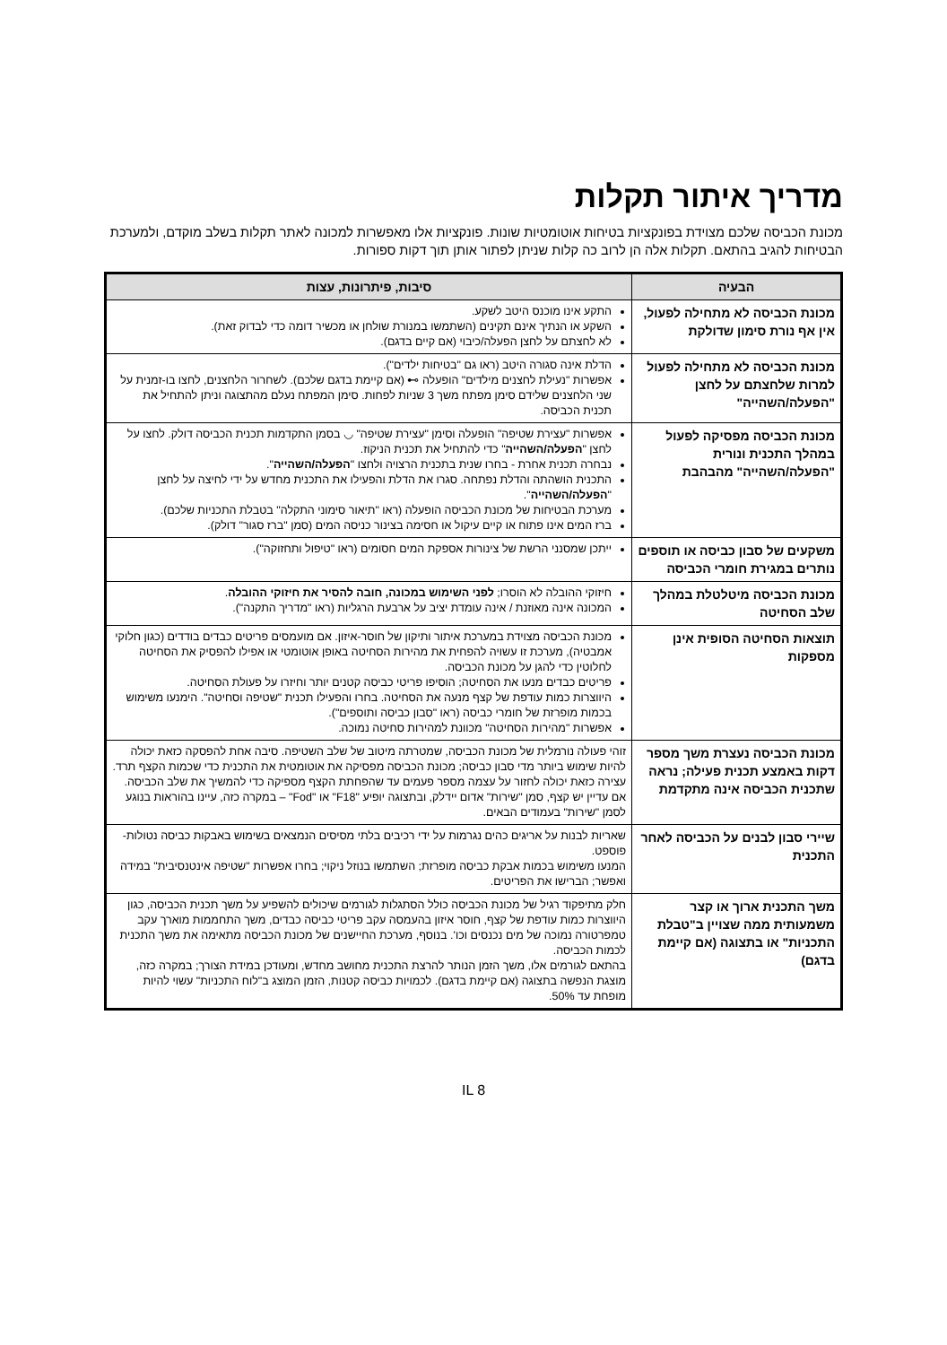מדריך איתור תקלות
מכונת הכביסה שלכם מצוידת בפונקציות בטיחות אוטומטיות שונות. פונקציות אלו מאפשרות למכונה לאתר תקלות בשלב מוקדם, ולמערכת הבטיחות להגיב בהתאם. תקלות אלה הן לרוב כה קלות שניתן לפתור אותן תוך דקות ספורות.
| הבעיה | סיבות, פיתרונות, עצות |
| --- | --- |
| מכונת הכביסה לא מתחילה לפעול, אין אף נורת סימון שדולקת | התקע אינו מוכנס היטב לשקע. השקע או הנתיך אינם תקינים (השתמשו במנורת שולחן או מכשיר דומה כדי לבדוק זאת). לא לחצתם על לחצן הפעלה/כיבוי (אם קיים בדגם). |
| מכונת הכביסה לא מתחילה לפעול למרות שלחצתם על לחצן "הפעלה/השהייה" | הדלת אינה סגורה היטב (ראו גם "בטיחות ילדים"). אפשרות "נעילת לחצנים מילדים" הופעלה ⊶ (אם קיימת בדגם שלכם). לשחרור הלחצנים, לחצו בו-זמנית על שני הלחצנים שלידם סימן מפתח משך 3 שניות לפחות. סימן המפתח נעלם מהתצוגה וניתן להתחיל את תכנית הכביסה. |
| מכונת הכביסה מפסיקה לפעול במהלך התכנית ונורית "הפעלה/השהייה" מהבהבת | אפשרות "עצירת שטיפה" הופעלה וסימן "עצירת שטיפה" ◡ בסמן התקדמות תכנית הכביסה דולק. לחצו על לחצן " הפעלה/השהייה " כדי להתחיל את תכנית הניקוז. נבחרה תכנית אחרת - בחרו שנית בתכנית הרצויה ולחצו " הפעלה/השהייה ". התכנית הושהתה והדלת נפתחה. סגרו את הדלת והפעילו את התכנית מחדש על ידי לחיצה על לחצן " הפעלה/השהייה ". מערכת הבטיחות של מכונת הכביסה הופעלה (ראו "תיאור סימוני התקלה" בטבלת התכניות שלכם). ברז המים אינו פתוח או קיים עיקול או חסימה בצינור כניסה המים (סמן "ברז סגור" דולק). |
| משקעים של סבון כביסה או תוספים נותרים במגירת חומרי הכביסה | ייתכן שמסנני הרשת של צינורות אספקת המים חסומים (ראו "טיפול ותחזוקה"). |
| מכונת הכביסה מיטלטלת במהלך שלב הסחיטה | חיזוקי ההובלה לא הוסרו; לפני השימוש במכונה, חובה להסיר את חיזוקי ההובלה . המכונה אינה מאוזנת / אינה עומדת יציב על ארבעת הרגליות (ראו "מדריך התקנה"). |
| תוצאות הסחיטה הסופית אינן מספקות | מכונת הכביסה מצוידת במערכת איתור ותיקון של חוסר-איזון. אם מועמסים פריטים כבדים בודדים (כגון חלוקי אמבטיה), מערכת זו עשויה להפחית את מהירות הסחיטה באופן אוטומטי או אפילו להפסיק את הסחיטה לחלוטין כדי להגן על מכונת הכביסה. פריטים כבדים מנעו את הסחיטה; הוסיפו פריטי כביסה קטנים יותר וחיזרו על פעולת הסחיטה. היווצרות כמות עודפת של קצף מנעה את הסחיטה. בחרו והפעילו תכנית "שטיפה וסחיטה". הימנעו משימוש בכמות מופרזת של חומרי כביסה (ראו "סבון כביסה ותוספים"). אפשרות "מהירות הסחיטה" מכוונת למהירות סחיטה נמוכה. |
| מכונת הכביסה נעצרת משך מספר דקות באמצע תכנית פעילה; נראה שתכנית הכביסה אינה מתקדמת | זוהי פעולה נורמלית של מכונת הכביסה, שמטרתה מיטוב של שלב השטיפה. סיבה אחת להפסקה כזאת יכולה להיות שימוש ביותר מדי סבון כביסה; מכונת הכביסה מפסיקה את אוטומטית את התכנית כדי שכמות הקצף תרד. עצירה כזאת יכולה לחזור על עצמה מספר פעמים עד שהפחתת הקצף מספיקה כדי להמשיך את שלב הכביסה. אם עדיין יש קצף, סמן "שירות" אדום יידלק, ובתצוגה יופיע "F18" או "Fod" – במקרה כזה, עיינו בהוראות בנוגע לסמן "שירות" בעמודים הבאים. |
| שיירי סבון לבנים על הכביסה לאחר התכנית | שאריות לבנות על אריגים כהים נגרמות על ידי רכיבים בלתי מסיסים הנמצאים בשימוש באבקות כביסה נטולות-פוספט. המנעו משימוש בכמות אבקת כביסה מופרזת; השתמשו בנוזל ניקוי; בחרו אפשרות "שטיפה אינטנסיבית" במידה ואפשר; הברישו את הפריטים. |
| משך התכנית ארוך או קצר משמעותית ממה שצויין ב"טבלת התכניות" או בתצוגה (אם קיימת בדגם) | חלק מתיפקוד רגיל של מכונת הכביסה כולל הסתגלות לגורמים שיכולים להשפיע על משך תכנית הכביסה, כגון היווצרות כמות עודפת של קצף, חוסר איזון בהעמסה עקב פריטי כביסה כבדים, משך התחממות מוארך עקב טמפרטורה נמוכה של מים נכנסים וכו'. בנוסף, מערכת החיישנים של מכונת הכביסה מתאימה את משך התכנית לכמות הכביסה. בהתאם לגורמים אלו, משך הזמן הנותר להרצת התכנית מחושב מחדש, ומעודכן במידת הצורך; במקרה כזה, מוצגת הנפשה בתצוגה (אם קיימת בדגם). לכמויות כביסה קטנות, הזמן המוצג ב"לוח התכניות" עשוי להיות מופחת עד 50%. |
IL 8